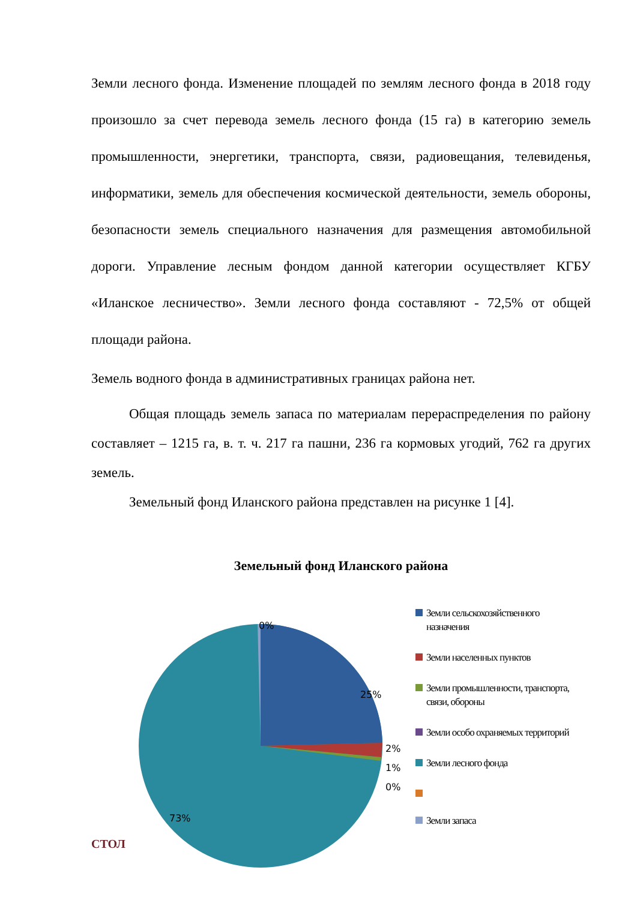Земли лесного фонда. Изменение площадей по землям лесного фонда в 2018 году произошло за счет перевода земель лесного фонда (15 га) в категорию земель промышленности, энергетики, транспорта, связи, радиовещания, телевиденья, информатики, земель для обеспечения космической деятельности, земель обороны, безопасности земель специального назначения для размещения автомобильной дороги. Управление лесным фондом данной категории осуществляет КГБУ «Иланское лесничество». Земли лесного фонда составляют - 72,5% от общей площади района.
Земель водного фонда в административных границах района нет.
Общая площадь земель запаса по материалам перераспределения по району составляет – 1215 га, в. т. ч. 217 га пашни, 236 га кормовых угодий, 762 га других земель.
Земельный фонд Иланского района представлен на рисунке 1 [4].
Земельный фонд Иланского района
0%
25%
2%
1%
0%
73%
Земли сельскохозяйственного назначения
Земли населенных пунктов
Земли промышленности, транспорта, связи, обороны
Земли особо охраняемых территорий
Земли лесного фонда
Земли запаса
СТОЛ